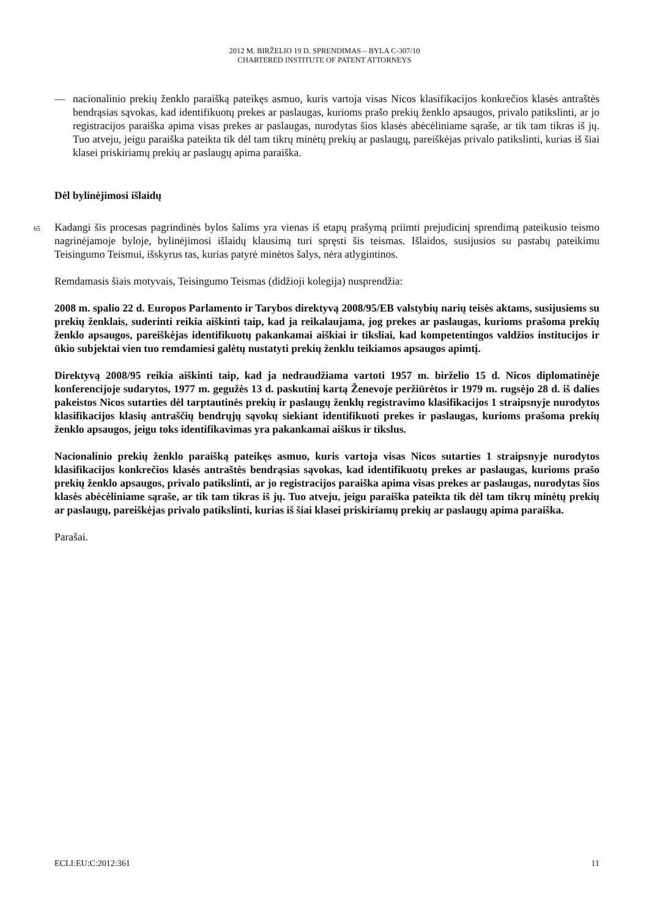2012 M. BIRŽELIO 19 D. SPRENDIMAS – BYLA C-307/10
CHARTERED INSTITUTE OF PATENT ATTORNEYS
— nacionalinio prekių ženklo paraišką pateikęs asmuo, kuris vartoja visas Nicos klasifikacijos konkrečios klasės antraštės bendrąsias sąvokas, kad identifikuotų prekes ar paslaugas, kurioms prašo prekių ženklo apsaugos, privalo patikslinti, ar jo registracijos paraiška apima visas prekes ar paslaugas, nurodytas šios klasės abėcėliniame sąraše, ar tik tam tikras iš jų. Tuo atveju, jeigu paraiška pateikta tik dėl tam tikrų minėtų prekių ar paslaugų, pareiškėjas privalo patikslinti, kurias iš šiai klasei priskiriamų prekių ar paslaugų apima paraiška.
Dėl bylinėjimosi išlaidų
65
Kadangi šis procesas pagrindinės bylos šalims yra vienas iš etapų prašymą priimti prejudicinį sprendimą pateikusio teismo nagrinėjamoje byloje, bylinėjimosi išlaidų klausimą turi spręsti šis teismas. Išlaidos, susijusios su pastabų pateikimu Teisingumo Teismui, išskyrus tas, kurias patyrė minėtos šalys, nėra atlygintinos.
Remdamasis šiais motyvais, Teisingumo Teismas (didžioji kolegija) nusprendžia:
2008 m. spalio 22 d. Europos Parlamento ir Tarybos direktyvą 2008/95/EB valstybių narių teisės aktams, susijusiems su prekių ženklais, suderinti reikia aiškinti taip, kad ja reikalaujama, jog prekes ar paslaugas, kurioms prašoma prekių ženklo apsaugos, pareiškėjas identifikuotų pakankamai aiškiai ir tiksliai, kad kompetentingos valdžios institucijos ir ūkio subjektai vien tuo remdamiesi galėtų nustatyti prekių ženklu teikiamos apsaugos apimtį.
Direktyvą 2008/95 reikia aiškinti taip, kad ja nedraudžiama vartoti 1957 m. birželio 15 d. Nicos diplomatinėje konferencijoje sudarytos, 1977 m. gegužės 13 d. paskutinį kartą Ženevoje peržiūrėtos ir 1979 m. rugsėjo 28 d. iš dalies pakeistos Nicos sutarties dėl tarptautinės prekių ir paslaugų ženklų registravimo klasifikacijos 1 straipsnyje nurodytos klasifikacijos klasių antraščių bendrųjų sąvokų siekiant identifikuoti prekes ir paslaugas, kurioms prašoma prekių ženklo apsaugos, jeigu toks identifikavimas yra pakankamai aiškus ir tikslus.
Nacionalinio prekių ženklo paraišką pateikęs asmuo, kuris vartoja visas Nicos sutarties 1 straipsnyje nurodytos klasifikacijos konkrečios klasės antraštės bendrąsias sąvokas, kad identifikuotų prekes ar paslaugas, kurioms prašo prekių ženklo apsaugos, privalo patikslinti, ar jo registracijos paraiška apima visas prekes ar paslaugas, nurodytas šios klasės abėcėliniame sąraše, ar tik tam tikras iš jų. Tuo atveju, jeigu paraiška pateikta tik dėl tam tikrų minėtų prekių ar paslaugų, pareiškėjas privalo patikslinti, kurias iš šiai klasei priskiriamų prekių ar paslaugų apima paraiška.
Parašai.
ECLI:EU:C:2012:361 11